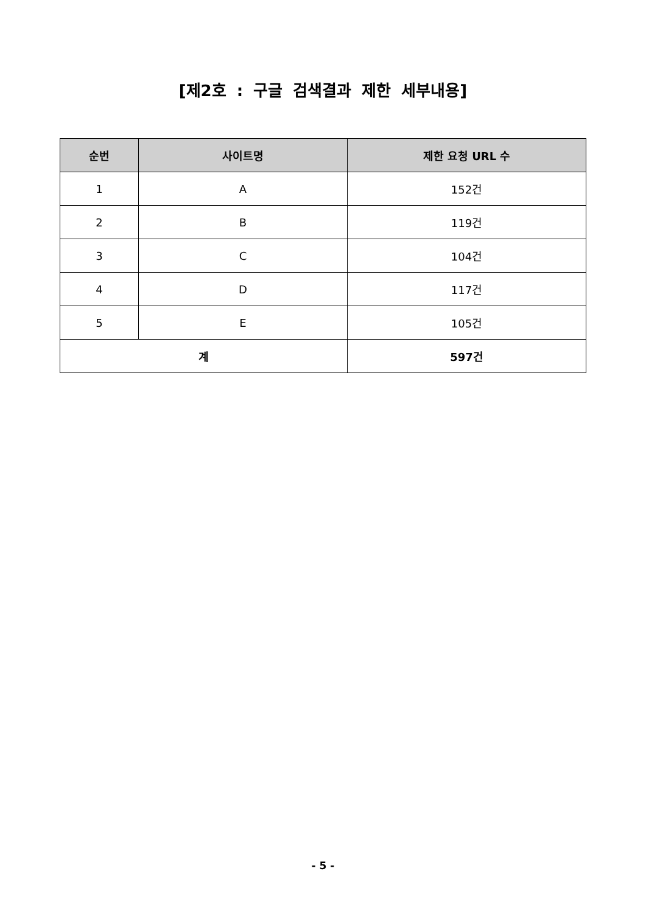[제2호 : 구글 검색결과 제한 세부내용]
| 순번 | 사이트명 | 제한 요청 URL 수 |
| --- | --- | --- |
| 1 | A | 152건 |
| 2 | B | 119건 |
| 3 | C | 104건 |
| 4 | D | 117건 |
| 5 | E | 105건 |
| 계 | | 597건 |
- 5 -